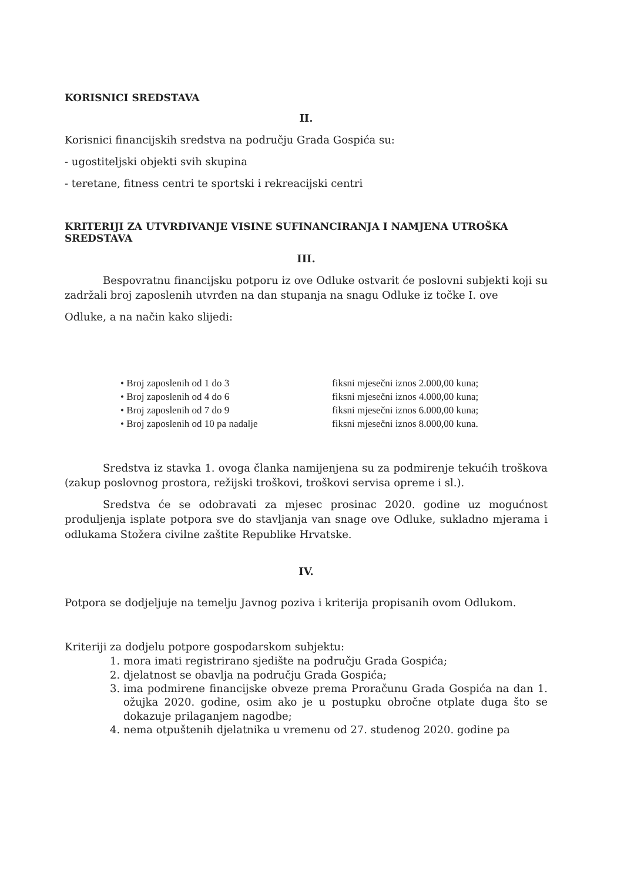KORISNICI SREDSTAVA
II.
Korisnici financijskih sredstva na području Grada Gospića su:
- ugostiteljski objekti svih skupina
- teretane, fitness centri te sportski i rekreacijski centri
KRITERIJI ZA UTVRĐIVANJE VISINE SUFINANCIRANJA I NAMJENA UTROŠKA SREDSTAVA
III.
Bespovratnu financijsku potporu iz ove Odluke ostvarit će poslovni subjekti koji su zadržali broj zaposlenih utvrđen na dan stupanja na snagu Odluke iz točke I. ove
Odluke, a na način kako slijedi:
• Broj zaposlenih od 1 do 3
• Broj zaposlenih od 4 do 6
• Broj zaposlenih od 7 do 9
• Broj zaposlenih od 10 pa nadalje
fiksni mjesečni iznos 2.000,00 kuna;
fiksni mjesečni iznos 4.000,00 kuna;
fiksni mjesečni iznos 6.000,00 kuna;
fiksni mjesečni iznos 8.000,00 kuna.
Sredstva iz stavka 1. ovoga članka namijenjena su za podmirenje tekućih troškova (zakup poslovnog prostora, režijski troškovi, troškovi servisa opreme i sl.).
Sredstva će se odobravati za mjesec prosinac 2020. godine uz mogućnost produljenja isplate potpora sve do stavljanja van snage ove Odluke, sukladno mjerama i odlukama Stožera civilne zaštite Republike Hrvatske.
IV.
Potpora se dodjeljuje na temelju Javnog poziva i kriterija propisanih ovom Odlukom.
Kriteriji za dodjelu potpore gospodarskom subjektu:
1. mora imati registrirano sjedište na području Grada Gospića;
2. djelatnost se obavlja na području Grada Gospića;
3. ima podmirene financijske obveze prema Proračunu Grada Gospića na dan 1. ožujka 2020. godine, osim ako je u postupku obročne otplate duga što se dokazuje prilaganjem nagodbe;
4. nema otpuštenih djelatnika u vremenu od 27. studenog 2020. godine pa